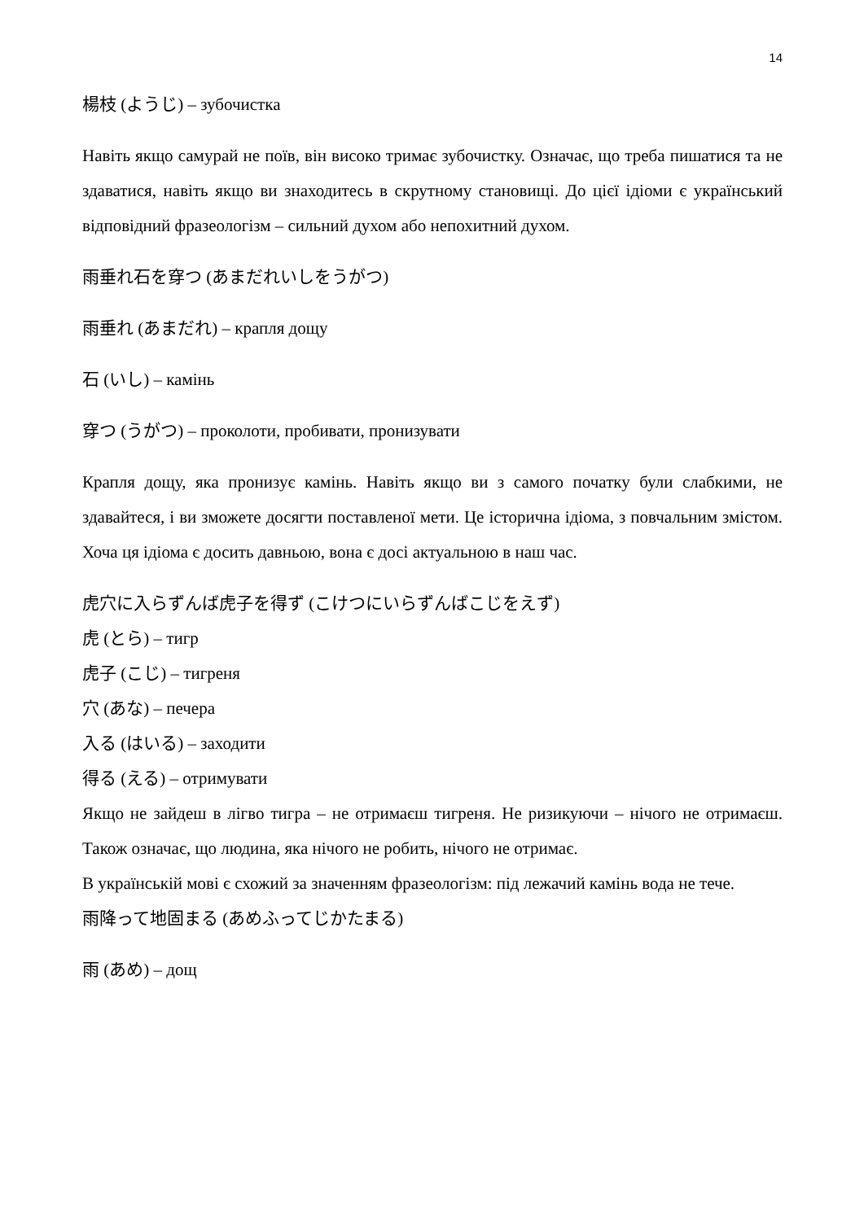14
楊枝 (ようじ) – зубочистка
Навіть якщо самурай не поїв, він високо тримає зубочистку. Означає, що треба пишатися та не здаватися, навіть якщо ви знаходитесь в скрутному становищі. До цієї ідіоми є український відповідний фразеологізм – сильний духом або непохитний духом.
雨垂れ石を穿つ (あまだれいしをうがつ)
雨垂れ (あまだれ) – крапля дощу
石 (いし) – камінь
穿つ (うがつ) – проколоти, пробивати, пронизувати
Крапля дощу, яка пронизує камінь. Навіть якщо ви з самого початку були слабкими, не здавайтеся, і ви зможете досягти поставленої мети. Це історична ідіома, з повчальним змістом. Хоча ця ідіома є досить давньою, вона є досі актуальною в наш час.
虎穴に入らずんば虎子を得ず (こけつにいらずんばこじをえず)
虎 (とら) – тигр
虎子 (こじ) – тигреня
穴 (あな) – печера
入る (はいる) – заходити
得る (える) – отримувати
Якщо не зайдеш в лігво тигра – не отримаєш тигреня. Не ризикуючи – нічого не отримаєш. Також означає, що людина, яка нічого не робить, нічого не отримає.
В українській мові є схожий за значенням фразеологізм: під лежачий камінь вода не тече.
雨降って地固まる (あめふってじかたまる)
雨 (あめ) – дощ